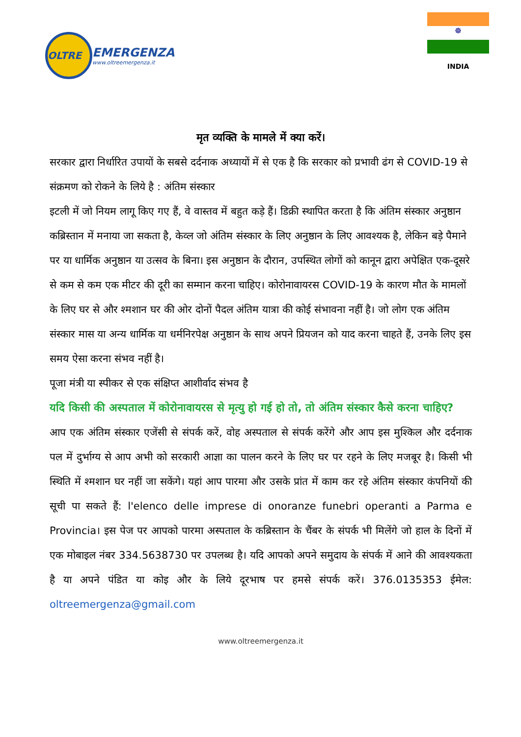OLTRE
EMERGENZA
www.oltreemergenza.it
☸
INDIA
मृत व्यक्ति के मामले में क्या करें।
सरकार द्वारा निर्धारित उपायों के सबसे दर्दनाक अध्यायों में से एक है कि सरकार को प्रभावी ढंग से COVID-19 से संक्रमण को रोकने के लिये है : अंतिम संस्कार
इटली में जो नियम लागू किए गए हैं, वे वास्तव में बहुत कड़े हैं। डिक्री स्थापित करता है कि अंतिम संस्कार अनुष्ठान कब्रिस्तान में मनाया जा सकता है, केव्ल जो अंतिम संस्कार के लिए अनुष्ठान के लिए आवश्यक है, लेकिन बड़े पैमाने पर या धार्मिक अनुष्ठान या उत्सव के बिना। इस अनुष्ठान के दौरान, उपस्थित लोगों को कानून द्वारा अपेक्षित एक-दूसरे से कम से कम एक मीटर की दूरी का सम्मान करना चाहिए। कोरोनावायरस COVID-19 के कारण मौत के मामलों के लिए घर से और श्मशान घर की ओर दोनों पैदल अंतिम यात्रा की कोई संभावना नहीं है। जो लोग एक अंतिम संस्कार मास या अन्य धार्मिक या धर्मनिरपेक्ष अनुष्ठान के साथ अपने प्रियजन को याद करना चाहते हैं, उनके लिए इस समय ऐसा करना संभव नहीं है।
पूजा मंत्री या स्पीकर से एक संक्षिप्त आशीर्वाद संभव है
यदि किसी की अस्पताल में कोरोनावायरस से मृत्यु हो गई हो तो, तो अंतिम संस्कार कैसे करना चाहिए?
आप एक अंतिम संस्कार एजेंसी से संपर्क करें, वोह अस्पताल से संपर्क करेंगे और आप इस मुश्किल और दर्दनाक पल में दुर्भाग्य से आप अभी को सरकारी आज्ञा का पालन करने के लिए घर पर रहने के लिए मजबूर है। किसी भी स्थिति में श्मशान घर नहीं जा सकेंगे। यहां आप पारमा और उसके प्रांत में काम कर रहे अंतिम संस्कार कंपनियों की सूची पा सकते हैं: l'elenco delle imprese di onoranze funebri operanti a Parma e Provincia। इस पेज पर आपको पारमा अस्पताल के कब्रिस्तान के चैंबर के संपर्क भी मिलेंगे जो हाल के दिनों में एक मोबाइल नंबर 334.5638730 पर उपलब्ध है। यदि आपको अपने समुदाय के संपर्क में आने की आवश्यकता है या अपने पंडित या कोइ और के लिये दूरभाष पर हमसे संपर्क करें। 376.0135353 ईमेल: oltreemergenza@gmail.com
www.oltreemergenza.it